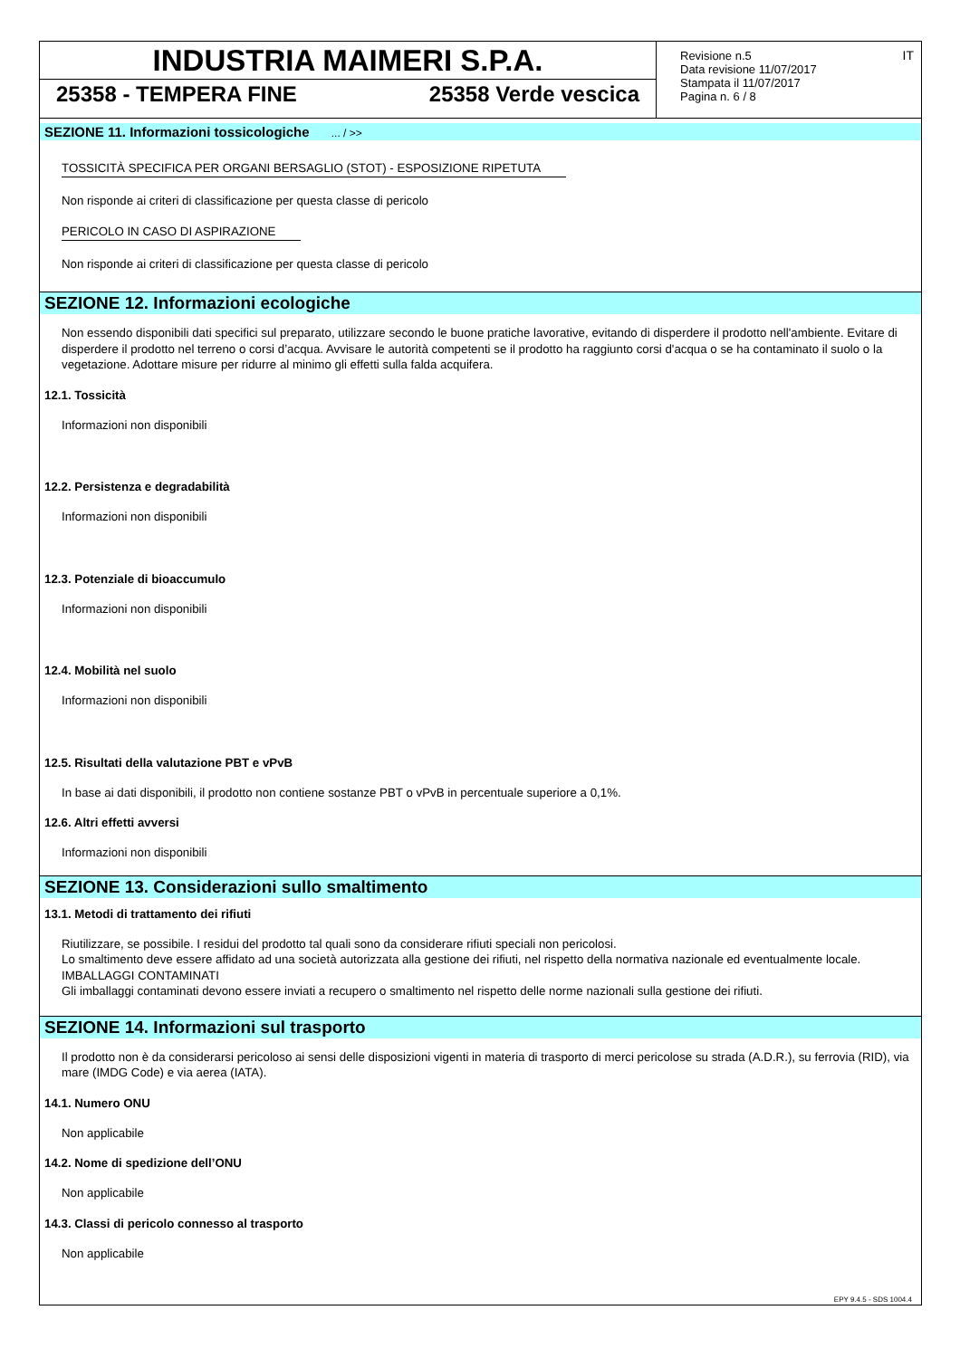INDUSTRIA MAIMERI S.P.A.
25358 - TEMPERA FINE 25358 Verde vescica
Revisione n.5
Data revisione 11/07/2017
Stampata il 11/07/2017
Pagina n. 6 / 8
IT
SEZIONE 11. Informazioni tossicologiche ... / >>
TOSSICITÀ SPECIFICA PER ORGANI BERSAGLIO (STOT) - ESPOSIZIONE RIPETUTA
Non risponde ai criteri di classificazione per questa classe di pericolo
PERICOLO IN CASO DI ASPIRAZIONE
Non risponde ai criteri di classificazione per questa classe di pericolo
SEZIONE 12. Informazioni ecologiche
Non essendo disponibili dati specifici sul preparato, utilizzare secondo le buone pratiche lavorative, evitando di disperdere il prodotto nell'ambiente. Evitare di disperdere il prodotto nel terreno o corsi d’acqua. Avvisare le autorità competenti se il prodotto ha raggiunto corsi d'acqua o se ha contaminato il suolo o la vegetazione. Adottare misure per ridurre al minimo gli effetti sulla falda acquifera.
12.1. Tossicità
Informazioni non disponibili
12.2. Persistenza e degradabilità
Informazioni non disponibili
12.3. Potenziale di bioaccumulo
Informazioni non disponibili
12.4. Mobilità nel suolo
Informazioni non disponibili
12.5. Risultati della valutazione PBT e vPvB
In base ai dati disponibili, il prodotto non contiene sostanze PBT o vPvB in percentuale superiore a 0,1%.
12.6. Altri effetti avversi
Informazioni non disponibili
SEZIONE 13. Considerazioni sullo smaltimento
13.1. Metodi di trattamento dei rifiuti
Riutilizzare, se possibile. I residui del prodotto tal quali sono da considerare rifiuti speciali non pericolosi.
Lo smaltimento deve essere affidato ad una società autorizzata alla gestione dei rifiuti, nel rispetto della normativa nazionale ed eventualmente locale.
IMBALLAGGI CONTAMINATI
Gli imballaggi contaminati devono essere inviati a recupero o smaltimento nel rispetto delle norme nazionali sulla gestione dei rifiuti.
SEZIONE 14. Informazioni sul trasporto
Il prodotto non è da considerarsi pericoloso ai sensi delle disposizioni vigenti in materia di trasporto di merci pericolose su strada (A.D.R.), su ferrovia (RID), via mare (IMDG Code) e via aerea (IATA).
14.1. Numero ONU
Non applicabile
14.2. Nome di spedizione dell’ONU
Non applicabile
14.3. Classi di pericolo connesso al trasporto
Non applicabile
EPY 9.4.5 - SDS 1004.4